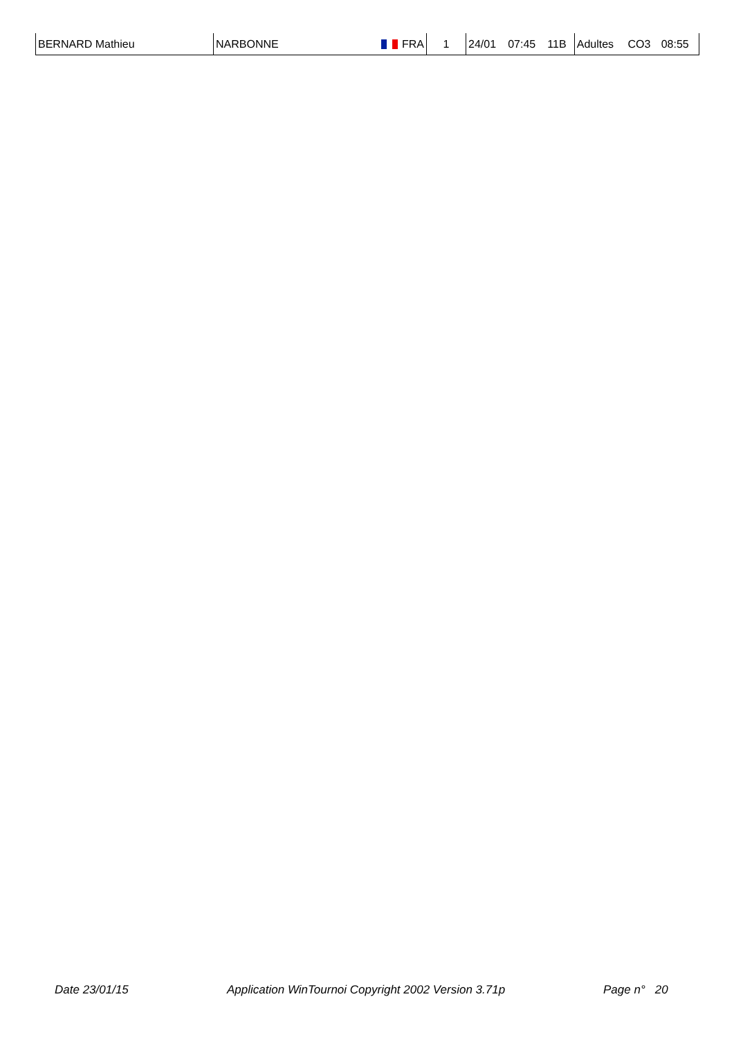| BERNARD Mathieu | NARBONNE | FRA | 1 | 24/01 | 07:45 | 11B | Adultes | CO3 | 08:55 |
Date 23/01/15 Application WinTournoi Copyright 2002 Version 3.71p Page n° 20